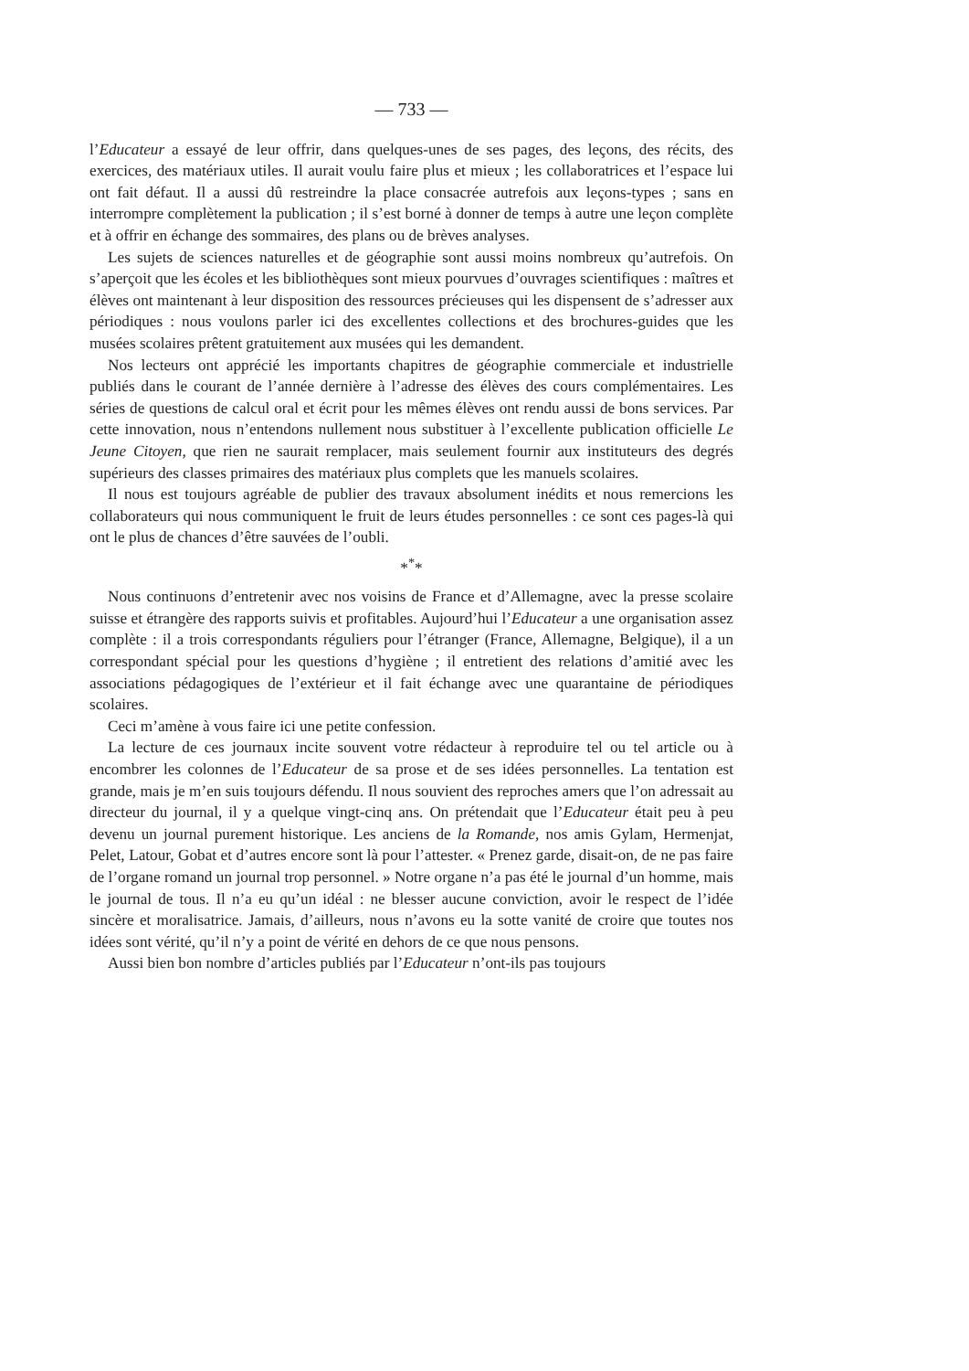— 733 —
l’Educateur a essayé de leur offrir, dans quelques-unes de ses pages, des leçons, des récits, des exercices, des matériaux utiles. Il aurait voulu faire plus et mieux ; les collaboratrices et l’espace lui ont fait défaut. Il a aussi dû restreindre la place consacrée autrefois aux leçons-types ; sans en interrompre complètement la publication ; il s’est borné à donner de temps à autre une leçon complète et à offrir en échange des sommaires, des plans ou de brèves analyses.
Les sujets de sciences naturelles et de géographie sont aussi moins nombreux qu’autrefois. On s’aperçoit que les écoles et les bibliothèques sont mieux pourvues d’ouvrages scientifiques : maîtres et élèves ont maintenant à leur disposition des ressources précieuses qui les dispensent de s’adresser aux périodiques : nous voulons parler ici des excellentes collections et des brochures-guides que les musées scolaires prêtent gratuitement aux musées qui les demandent.
Nos lecteurs ont apprécié les importants chapitres de géographie commerciale et industrielle publiés dans le courant de l’année dernière à l’adresse des élèves des cours complémentaires. Les séries de questions de calcul oral et écrit pour les mêmes élèves ont rendu aussi de bons services. Par cette innovation, nous n’entendons nullement nous substituer à l’excellente publication officielle Le Jeune Citoyen, que rien ne saurait remplacer, mais seulement fournir aux instituteurs des degrés supérieurs des classes primaires des matériaux plus complets que les manuels scolaires.
Il nous est toujours agréable de publier des travaux absolument inédits et nous remercions les collaborateurs qui nous communiquent le fruit de leurs études personnelles : ce sont ces pages-là qui ont le plus de chances d’être sauvées de l’oubli.
*<sup>*</sup>*
Nous continuons d’entretenir avec nos voisins de France et d’Allemagne, avec la presse scolaire suisse et étrangère des rapports suivis et profitables. Aujourd’hui l’Educateur a une organisation assez complète : il a trois correspondants réguliers pour l’étranger (France, Allemagne, Belgique), il a un correspondant spécial pour les questions d’hygiène ; il entretient des relations d’amitié avec les associations pédagogiques de l’extérieur et il fait échange avec une quarantaine de périodiques scolaires.
Ceci m’amène à vous faire ici une petite confession.
La lecture de ces journaux incite souvent votre rédacteur à reproduire tel ou tel article ou à encombrer les colonnes de l’Educateur de sa prose et de ses idées personnelles. La tentation est grande, mais je m’en suis toujours défendu. Il nous souvient des reproches amers que l’on adressait au directeur du journal, il y a quelque vingt-cinq ans. On prétendait que l’Educateur était peu à peu devenu un journal purement historique. Les anciens de la Romande, nos amis Gylam, Hermenjat, Pelet, Latour, Gobat et d’autres encore sont là pour l’attester. « Prenez garde, disait-on, de ne pas faire de l’organe romand un journal trop personnel. » Notre organe n’a pas été le journal d’un homme, mais le journal de tous. Il n’a eu qu’un idéal : ne blesser aucune conviction, avoir le respect de l’idée sincère et moralisatrice. Jamais, d’ailleurs, nous n’avons eu la sotte vanité de croire que toutes nos idées sont vérité, qu’il n’y a point de vérité en dehors de ce que nous pensons.
Aussi bien bon nombre d’articles publiés par l’Educateur n’ont-ils pas toujours